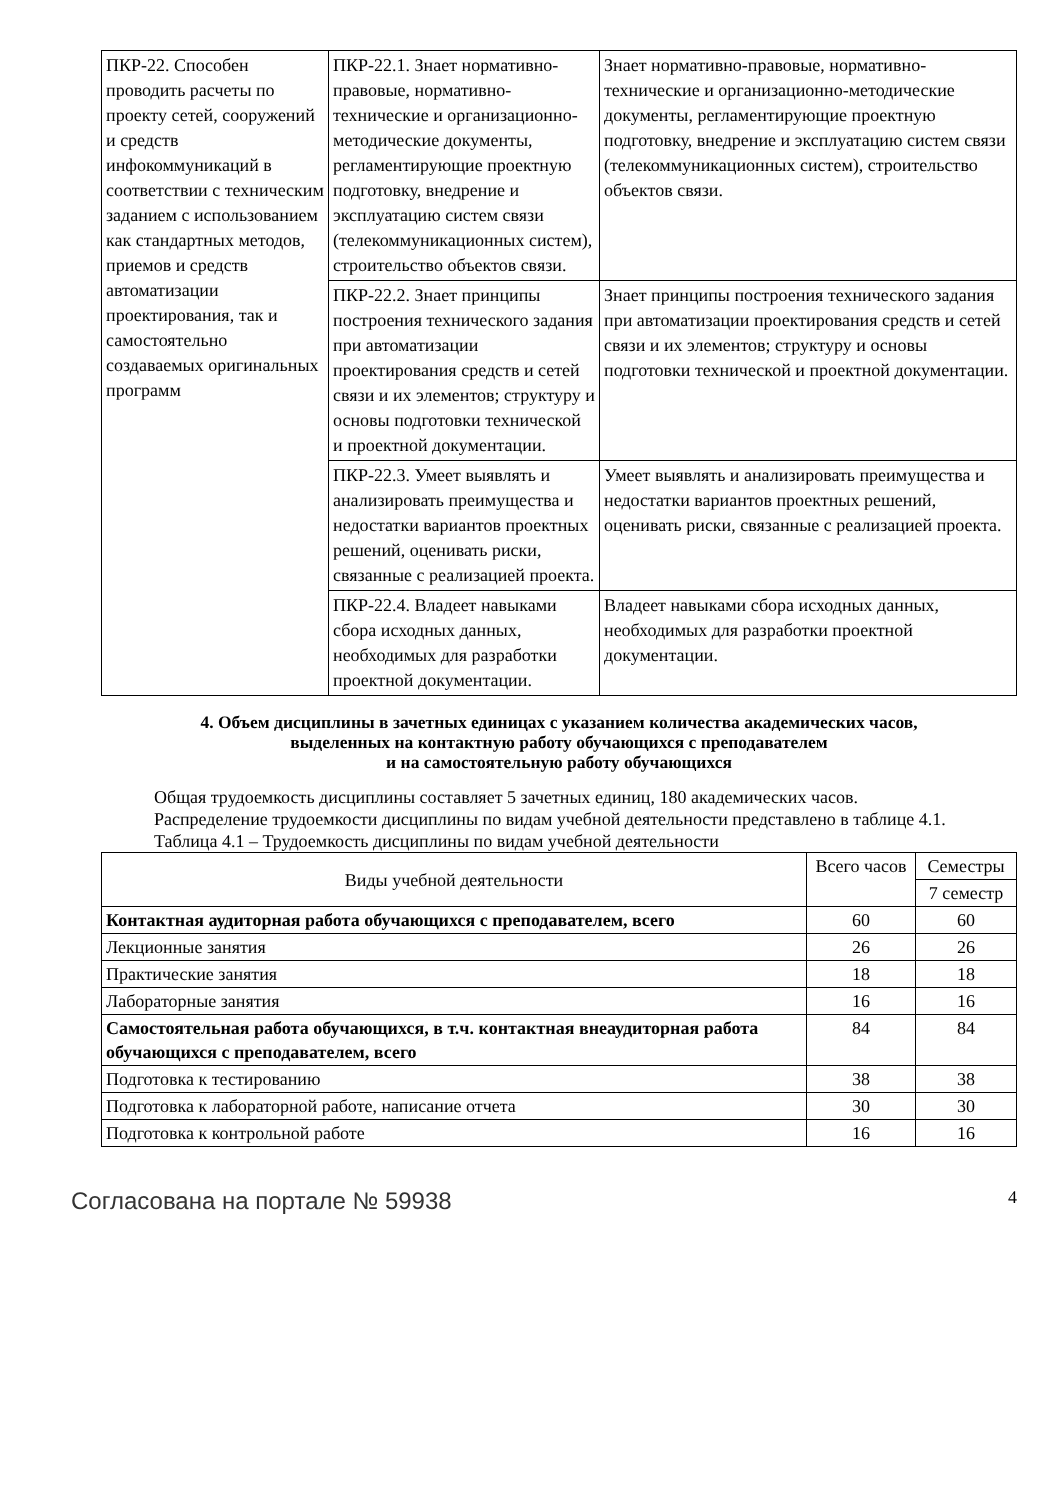| ПКР-22. Способен проводить расчеты по проекту сетей, сооружений и средств инфокоммуникаций в соответствии с техническим заданием с использованием как стандартных методов, приемов и средств автоматизации проектирования, так и самостоятельно создаваемых оригинальных программ | ПКР-22.1. Знает нормативно-правовые, нормативно-технические и организационно-методические документы, регламентирующие проектную подготовку, внедрение и эксплуатацию систем связи (телекоммуникационных систем), строительство объектов связи. | Знает нормативно-правовые, нормативно-технические и организационно-методические документы, регламентирующие проектную подготовку, внедрение и эксплуатацию систем связи (телекоммуникационных систем), строительство объектов связи. |
| | ПКР-22.2. Знает принципы построения технического задания при автоматизации проектирования средств и сетей связи и их элементов; структуру и основы подготовки технической и проектной документации. | Знает принципы построения технического задания при автоматизации проектирования средств и сетей связи и их элементов; структуру и основы подготовки технической и проектной документации. |
| | ПКР-22.3. Умеет выявлять и анализировать преимущества и недостатки вариантов проектных решений, оценивать риски, связанные с реализацией проекта. | Умеет выявлять и анализировать преимущества и недостатки вариантов проектных решений, оценивать риски, связанные с реализацией проекта. |
| | ПКР-22.4. Владеет навыками сбора исходных данных, необходимых для разработки проектной документации. | Владеет навыками сбора исходных данных, необходимых для разработки проектной документации. |
4. Объем дисциплины в зачетных единицах с указанием количества академических часов,
выделенных на контактную работу обучающихся с преподавателем
и на самостоятельную работу обучающихся
Общая трудоемкость дисциплины составляет 5 зачетных единиц, 180 академических часов.
Распределение трудоемкости дисциплины по видам учебной деятельности представлено в таблице 4.1.
Таблица 4.1 – Трудоемкость дисциплины по видам учебной деятельности
| Виды учебной деятельности | Всего часов | Семестры |
| --- | --- | --- |
| | | 7 семестр |
| Контактная аудиторная работа обучающихся с преподавателем, всего | 60 | 60 |
| Лекционные занятия | 26 | 26 |
| Практические занятия | 18 | 18 |
| Лабораторные занятия | 16 | 16 |
| Самостоятельная работа обучающихся, в т.ч. контактная внеаудиторная работа обучающихся с преподавателем, всего | 84 | 84 |
| Подготовка к тестированию | 38 | 38 |
| Подготовка к лабораторной работе, написание отчета | 30 | 30 |
| Подготовка к контрольной работе | 16 | 16 |
Согласована на портале № 59938 4